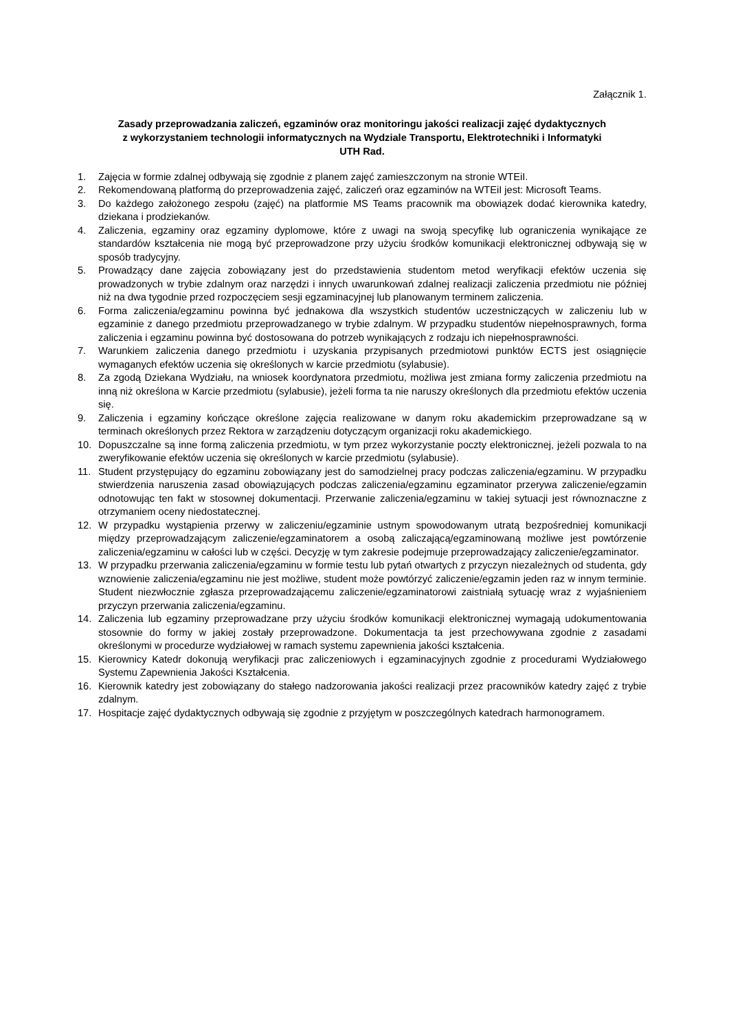Załącznik 1.
Zasady przeprowadzania zaliczeń, egzaminów oraz monitoringu jakości realizacji zajęć dydaktycznych
z wykorzystaniem technologii informatycznych na Wydziale Transportu, Elektrotechniki i Informatyki
UTH Rad.
1. Zajęcia w formie zdalnej odbywają się zgodnie z planem zajęć zamieszczonym na stronie WTEiI.
2. Rekomendowaną platformą do przeprowadzenia zajęć, zaliczeń oraz egzaminów na WTEiI jest: Microsoft Teams.
3. Do każdego założonego zespołu (zajęć) na platformie MS Teams pracownik ma obowiązek dodać kierownika katedry, dziekana i prodziekanów.
4. Zaliczenia, egzaminy oraz egzaminy dyplomowe, które z uwagi na swoją specyfikę lub ograniczenia wynikające ze standardów kształcenia nie mogą być przeprowadzone przy użyciu środków komunikacji elektronicznej odbywają się w sposób tradycyjny.
5. Prowadzący dane zajęcia zobowiązany jest do przedstawienia studentom metod weryfikacji efektów uczenia się prowadzonych w trybie zdalnym oraz narzędzi i innych uwarunkowań zdalnej realizacji zaliczenia przedmiotu nie później niż na dwa tygodnie przed rozpoczęciem sesji egzaminacyjnej lub planowanym terminem zaliczenia.
6. Forma zaliczenia/egzaminu powinna być jednakowa dla wszystkich studentów uczestniczących w zaliczeniu lub w egzaminie z danego przedmiotu przeprowadzanego w trybie zdalnym. W przypadku studentów niepełnosprawnych, forma zaliczenia i egzaminu powinna być dostosowana do potrzeb wynikających z rodzaju ich niepełnosprawności.
7. Warunkiem zaliczenia danego przedmiotu i uzyskania przypisanych przedmiotowi punktów ECTS jest osiągnięcie wymaganych efektów uczenia się określonych w karcie przedmiotu (sylabusie).
8. Za zgodą Dziekana Wydziału, na wniosek koordynatora przedmiotu, możliwa jest zmiana formy zaliczenia przedmiotu na inną niż określona w Karcie przedmiotu (sylabusie), jeżeli forma ta nie naruszy określonych dla przedmiotu efektów uczenia się.
9. Zaliczenia i egzaminy kończące określone zajęcia realizowane w danym roku akademickim przeprowadzane są w terminach określonych przez Rektora w zarządzeniu dotyczącym organizacji roku akademickiego.
10. Dopuszczalne są inne formą zaliczenia przedmiotu, w tym przez wykorzystanie poczty elektronicznej, jeżeli pozwala to na zweryfikowanie efektów uczenia się określonych w karcie przedmiotu (sylabusie).
11. Student przystępujący do egzaminu zobowiązany jest do samodzielnej pracy podczas zaliczenia/egzaminu. W przypadku stwierdzenia naruszenia zasad obowiązujących podczas zaliczenia/egzaminu egzaminator przerywa zaliczenie/egzamin odnotowując ten fakt w stosownej dokumentacji. Przerwanie zaliczenia/egzaminu w takiej sytuacji jest równoznaczne z otrzymaniem oceny niedostatecznej.
12. W przypadku wystąpienia przerwy w zaliczeniu/egzaminie ustnym spowodowanym utratą bezpośredniej komunikacji między przeprowadzającym zaliczenie/egzaminatorem a osobą zaliczającą/egzaminowaną możliwe jest powtórzenie zaliczenia/egzaminu w całości lub w części. Decyzję w tym zakresie podejmuje przeprowadzający zaliczenie/egzaminator.
13. W przypadku przerwania zaliczenia/egzaminu w formie testu lub pytań otwartych z przyczyn niezależnych od studenta, gdy wznowienie zaliczenia/egzaminu nie jest możliwe, student może powtórzyć zaliczenie/egzamin jeden raz w innym terminie. Student niezwłocznie zgłasza przeprowadzającemu zaliczenie/egzaminatorowi zaistniałą sytuację wraz z wyjaśnieniem przyczyn przerwania zaliczenia/egzaminu.
14. Zaliczenia lub egzaminy przeprowadzane przy użyciu środków komunikacji elektronicznej wymagają udokumentowania stosownie do formy w jakiej zostały przeprowadzone. Dokumentacja ta jest przechowywana zgodnie z zasadami określonymi w procedurze wydziałowej w ramach systemu zapewnienia jakości kształcenia.
15. Kierownicy Katedr dokonują weryfikacji prac zaliczeniowych i egzaminacyjnych zgodnie z procedurami Wydziałowego Systemu Zapewnienia Jakości Kształcenia.
16. Kierownik katedry jest zobowiązany do stałego nadzorowania jakości realizacji przez pracowników katedry zajęć z trybie zdalnym.
17. Hospitacje zajęć dydaktycznych odbywają się zgodnie z przyjętym w poszczególnych katedrach harmonogramem.